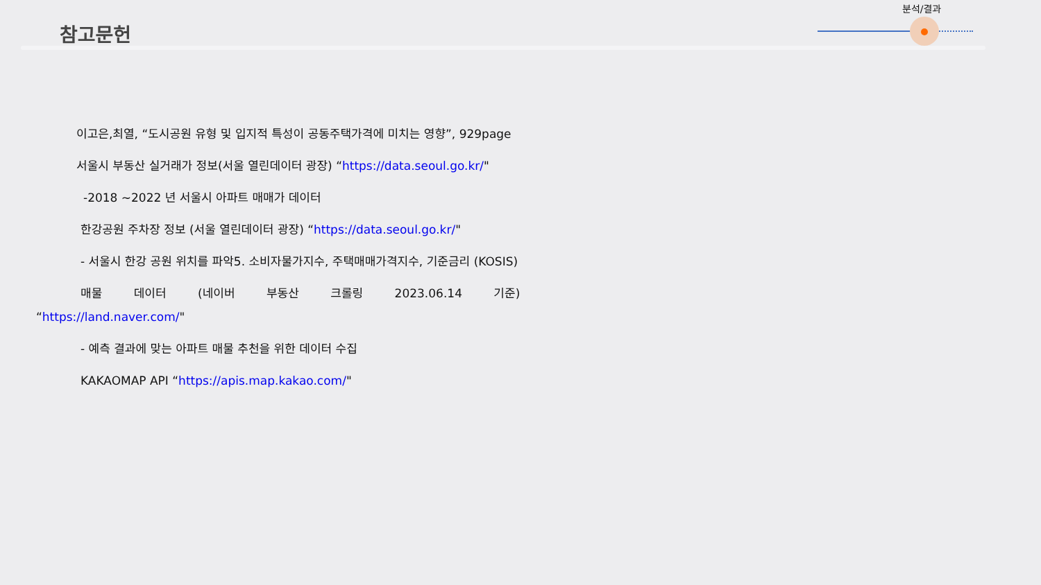분석/결과
참고문헌
이고은,최열, “도시공원 유형 및 입지적 특성이 공동주택가격에 미치는 영향”, 929page
서울시 부동산 실거래가 정보(서울 열린데이터 광장) “https://data.seoul.go.kr/"
-2018 ~2022 년 서울시 아파트 매매가 데이터
한강공원 주차장 정보 (서울 열린데이터 광장) “https://data.seoul.go.kr/"
- 서울시 한강 공원 위치를 파악5. 소비자물가지수, 주택매매가격지수, 기준금리 (KOSIS)
매물 데이터 (네이버 부동산 크롤링 2023.06.14 기준) “https://land.naver.com/"
- 예측 결과에 맞는 아파트 매물 추천을 위한 데이터 수집
KAKAOMAP API “https://apis.map.kakao.com/"